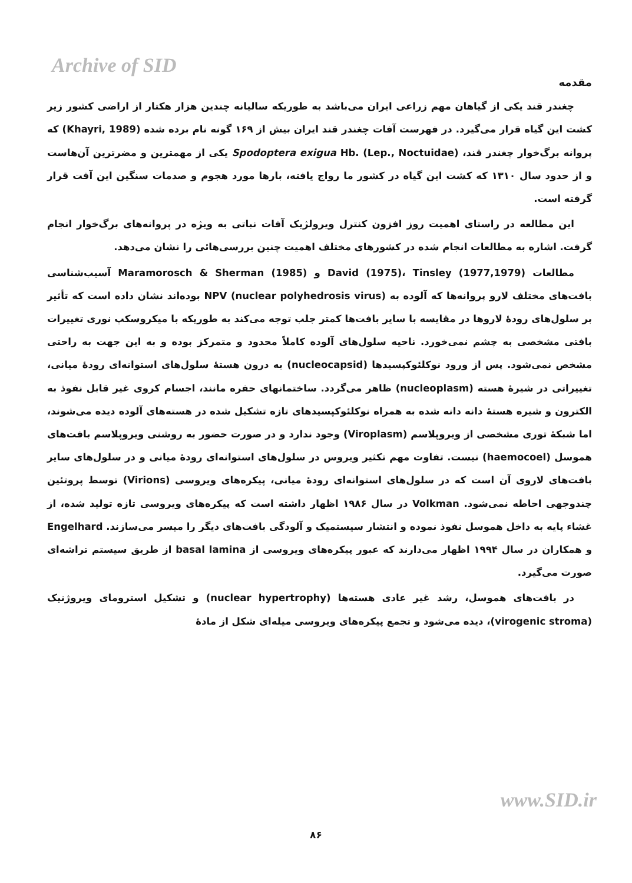Archive of SID
مقدمه
چغندر قند یکی از گیاهان مهم زراعی ایران می‌باشد به طوریکه سالیانه چندین هزار هکتار از اراضی کشور زیر کشت این گیاه قرار می‌گیرد. در فهرست آفات چغندر قند ایران بیش از ۱۶۹ گونه نام برده شده (Khayri, 1989) که پروانه برگ‌خوار چغندر قند، Spodoptera exigua Hb. (Lep., Noctuidae) یکی از مهمترین و مضرترین آن‌هاست و از حدود سال ۱۳۱۰ که کشت این گیاه در کشور ما رواج یافته، بارها مورد هجوم و صدمات سنگین این آفت قرار گرفته است.
این مطالعه در راستای اهمیت روز افزون کنترل ویرولژیک آفات نباتی به ویژه در پروانه‌های برگ‌خوار انجام گرفت. اشاره به مطالعات انجام شده در کشورهای مختلف اهمیت چنین بررسی‌هائی را نشان می‌دهد.
مطالعات David (1975)، Tinsley (1977,1979) و Maramorosch & Sherman (1985) آسیب‌شناسی بافت‌های مختلف لارو پروانه‌ها که آلوده به NPV (nuclear polyhedrosis virus) بوده‌اند نشان داده است که تأثیر بر سلول‌های رودهٔ لاروها در مقایسه با سایر بافت‌ها کمتر جلب توجه می‌کند به طوریکه با میکروسکپ نوری تغییرات بافتی مشخصی به چشم نمی‌خورد. ناحیه سلول‌های آلوده کاملاً محدود و متمرکز بوده و به این جهت به راحتی مشخص نمی‌شود. پس از ورود نوکلئوکپسیدها (nucleocapsid) به درون هستهٔ سلول‌های استوانه‌ای رودهٔ میانی، تغییراتی در شیرهٔ هسته (nucleoplasm) ظاهر می‌گردد. ساختمانهای حفره مانند، اجسام کروی غیر قابل نفوذ به الکترون و شیره هستهٔ دانه دانه شده به همراه نوکلئوکپسیدهای تازه تشکیل شده در هسته‌های آلوده دیده می‌شوند، اما شبکهٔ توری مشخصی از ویروپلاسم (Viroplasm) وجود ندارد و در صورت حضور به روشنی ویروپلاسم بافت‌های هموسل (haemocoel) نیست. تفاوت مهم تکثیر ویروس در سلول‌های استوانه‌ای رودهٔ میانی و در سلول‌های سایر بافت‌های لاروی آن است که در سلول‌های استوانه‌ای رودهٔ میانی، پیکره‌های ویروسی (Virions) توسط پروتئین چندوجهی احاطه نمی‌شود. Volkman در سال ۱۹۸۶ اظهار داشته است که پیکره‌های ویروسی تازه تولید شده، از غشاء پایه به داخل هموسل نفوذ نموده و انتشار سیستمیک و آلودگی بافت‌های دیگر را میسر می‌سازند. Engelhard و همکاران در سال ۱۹۹۴ اظهار می‌دارند که عبور پیکره‌های ویروسی از basal lamina از طریق سیستم تراشه‌ای صورت می‌گیرد.
در بافت‌های هموسل، رشد غیر عادی هسته‌ها (nuclear hypertrophy) و تشکیل استرومای ویروژنیک (virogenic stroma)، دیده می‌شود و تجمع پیکره‌های ویروسی میله‌ای شکل از مادهٔ
www.SID.ir
۸۶